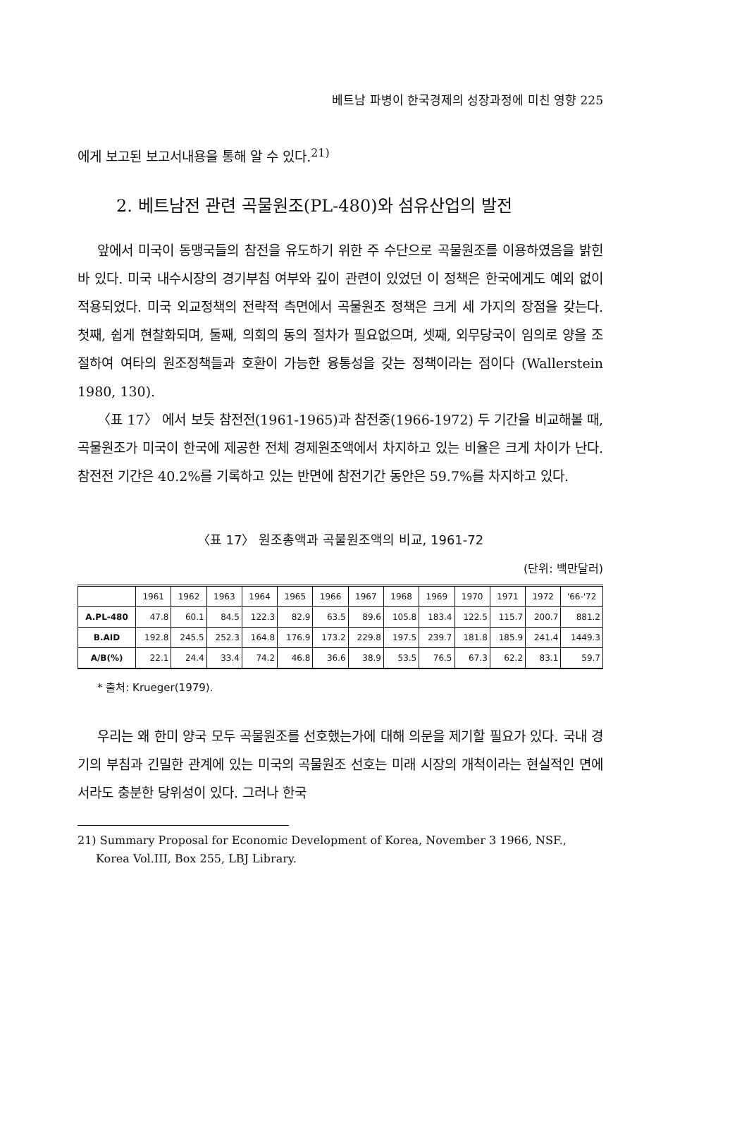베트남 파병이 한국경제의 성장과정에 미친 영향 225
에게 보고된 보고서내용을 통해 알 수 있다.<sup>21)</sup>
2. 베트남전 관련 곡물원조(PL-480)와 섬유산업의 발전
앞에서 미국이 동맹국들의 참전을 유도하기 위한 주 수단으로 곡물원조를 이용하였음을 밝힌 바 있다. 미국 내수시장의 경기부침 여부와 깊이 관련이 있었던 이 정책은 한국에게도 예외 없이 적용되었다. 미국 외교정책의 전략적 측면에서 곡물원조 정책은 크게 세 가지의 장점을 갖는다. 첫째, 쉽게 현찰화되며, 둘째, 의회의 동의 절차가 필요없으며, 셋째, 외무당국이 임의로 양을 조절하여 여타의 원조정책들과 호환이 가능한 융통성을 갖는 정책이라는 점이다 (Wallerstein 1980, 130).
〈표 17〉 에서 보듯 참전전(1961-1965)과 참전중(1966-1972) 두 기간을 비교해볼 때, 곡물원조가 미국이 한국에 제공한 전체 경제원조액에서 차지하고 있는 비율은 크게 차이가 난다. 참전전 기간은 40.2%를 기록하고 있는 반면에 참전기간 동안은 59.7%를 차지하고 있다.
〈표 17〉 원조총액과 곡물원조액의 비교, 1961-72
(단위: 백만달러)
| | 1961 | 1962 | 1963 | 1964 | 1965 | 1966 | 1967 | 1968 | 1969 | 1970 | 1971 | 1972 | '66-'72 |
| --- | --- | --- | --- | --- | --- | --- | --- | --- | --- | --- | --- | --- | --- |
| A.PL-480 | 47.8 | 60.1 | 84.5 | 122.3 | 82.9 | 63.5 | 89.6 | 105.8 | 183.4 | 122.5 | 115.7 | 200.7 | 881.2 |
| B.AID | 192.8 | 245.5 | 252.3 | 164.8 | 176.9 | 173.2 | 229.8 | 197.5 | 239.7 | 181.8 | 185.9 | 241.4 | 1449.3 |
| A/B(%) | 22.1 | 24.4 | 33.4 | 74.2 | 46.8 | 36.6 | 38.9 | 53.5 | 76.5 | 67.3 | 62.2 | 83.1 | 59.7 |
* 출처: Krueger(1979).
우리는 왜 한미 양국 모두 곡물원조를 선호했는가에 대해 의문을 제기할 필요가 있다. 국내 경기의 부침과 긴밀한 관계에 있는 미국의 곡물원조 선호는 미래 시장의 개척이라는 현실적인 면에서라도 충분한 당위성이 있다. 그러나 한국
21) Summary Proposal for Economic Development of Korea, November 3 1966, NSF., Korea Vol.III, Box 255, LBJ Library.